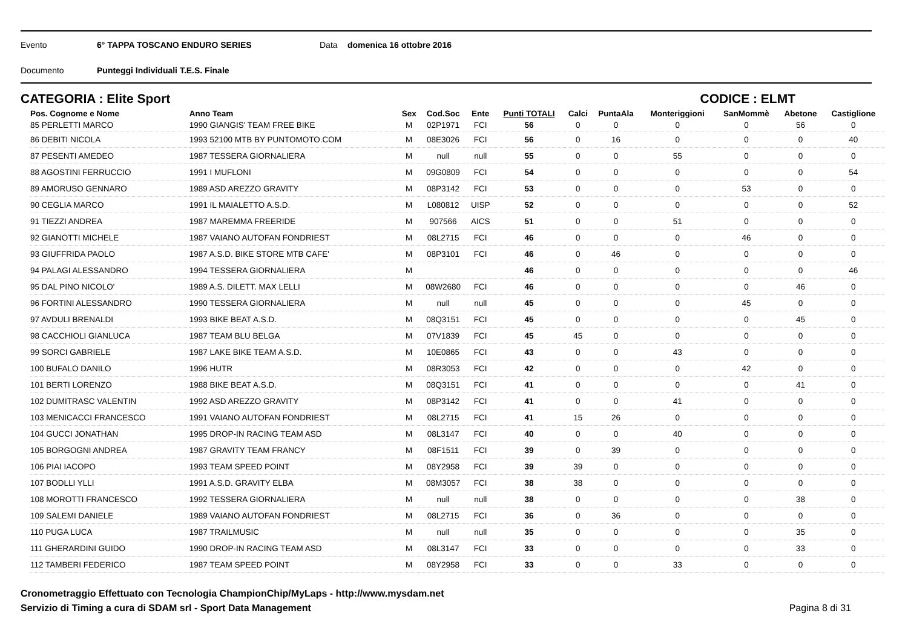Evento 6° TAPPA TOSCANO ENDURO SERIES Data domenica 16 ottobre 2016
Documento Punteggi Individuali T.E.S. Finale
CATEGORIA : Elite Sport CODICE : ELMT
| Pos. Cognome e Nome | Anno Team | Sex | Cod.Soc | Ente | Punti TOTALI | Calci | PuntaAla | Monteriggioni | SanMommè | Abetone | Castiglione |
| --- | --- | --- | --- | --- | --- | --- | --- | --- | --- | --- | --- |
| 85 PERLETTI MARCO | 1990 GIANGIS' TEAM FREE BIKE | M | 02P1971 | FCI | 56 | 0 | 0 | 0 | 0 | 56 | 0 |
| 86 DEBITI NICOLA | 1993 52100 MTB BY PUNTOMOTO.COM | M | 08E3026 | FCI | 56 | 0 | 16 | 0 | 0 | 0 | 40 |
| 87 PESENTI AMEDEO | 1987 TESSERA GIORNALIERA | M | null | null | 55 | 0 | 0 | 55 | 0 | 0 | 0 |
| 88 AGOSTINI FERRUCCIO | 1991 I MUFLONI | M | 09G0809 | FCI | 54 | 0 | 0 | 0 | 0 | 0 | 54 |
| 89 AMORUSO GENNARO | 1989 ASD AREZZO GRAVITY | M | 08P3142 | FCI | 53 | 0 | 0 | 0 | 53 | 0 | 0 |
| 90 CEGLIA MARCO | 1991 IL MAIALETTO A.S.D. | M | L080812 | UISP | 52 | 0 | 0 | 0 | 0 | 0 | 52 |
| 91 TIEZZI ANDREA | 1987 MAREMMA FREERIDE | M | 907566 | AICS | 51 | 0 | 0 | 51 | 0 | 0 | 0 |
| 92 GIANOTTI MICHELE | 1987 VAIANO AUTOFAN FONDRIEST | M | 08L2715 | FCI | 46 | 0 | 0 | 0 | 46 | 0 | 0 |
| 93 GIUFFRIDA PAOLO | 1987 A.S.D. BIKE STORE MTB CAFE' | M | 08P3101 | FCI | 46 | 0 | 46 | 0 | 0 | 0 | 0 |
| 94 PALAGI ALESSANDRO | 1994 TESSERA GIORNALIERA | M | | | 46 | 0 | 0 | 0 | 0 | 0 | 46 |
| 95 DAL PINO NICOLO' | 1989 A.S. DILETT. MAX LELLI | M | 08W2680 | FCI | 46 | 0 | 0 | 0 | 0 | 46 | 0 |
| 96 FORTINI ALESSANDRO | 1990 TESSERA GIORNALIERA | M | null | null | 45 | 0 | 0 | 0 | 45 | 0 | 0 |
| 97 AVDULI BRENALDI | 1993 BIKE BEAT A.S.D. | M | 08Q3151 | FCI | 45 | 0 | 0 | 0 | 0 | 45 | 0 |
| 98 CACCHIOLI GIANLUCA | 1987 TEAM BLU BELGA | M | 07V1839 | FCI | 45 | 45 | 0 | 0 | 0 | 0 | 0 |
| 99 SORCI GABRIELE | 1987 LAKE BIKE TEAM A.S.D. | M | 10E0865 | FCI | 43 | 0 | 0 | 43 | 0 | 0 | 0 |
| 100 BUFALO DANILO | 1996 HUTR | M | 08R3053 | FCI | 42 | 0 | 0 | 0 | 42 | 0 | 0 |
| 101 BERTI LORENZO | 1988 BIKE BEAT A.S.D. | M | 08Q3151 | FCI | 41 | 0 | 0 | 0 | 0 | 41 | 0 |
| 102 DUMITRASC VALENTIN | 1992 ASD AREZZO GRAVITY | M | 08P3142 | FCI | 41 | 0 | 0 | 41 | 0 | 0 | 0 |
| 103 MENICACCI FRANCESCO | 1991 VAIANO AUTOFAN FONDRIEST | M | 08L2715 | FCI | 41 | 15 | 26 | 0 | 0 | 0 | 0 |
| 104 GUCCI JONATHAN | 1995 DROP-IN RACING TEAM ASD | M | 08L3147 | FCI | 40 | 0 | 0 | 40 | 0 | 0 | 0 |
| 105 BORGOGNI ANDREA | 1987 GRAVITY TEAM FRANCY | M | 08F1511 | FCI | 39 | 0 | 39 | 0 | 0 | 0 | 0 |
| 106 PIAI IACOPO | 1993 TEAM SPEED POINT | M | 08Y2958 | FCI | 39 | 39 | 0 | 0 | 0 | 0 | 0 |
| 107 BODLLI YLLI | 1991 A.S.D. GRAVITY ELBA | M | 08M3057 | FCI | 38 | 38 | 0 | 0 | 0 | 0 | 0 |
| 108 MOROTTI FRANCESCO | 1992 TESSERA GIORNALIERA | M | null | null | 38 | 0 | 0 | 0 | 0 | 38 | 0 |
| 109 SALEMI DANIELE | 1989 VAIANO AUTOFAN FONDRIEST | M | 08L2715 | FCI | 36 | 0 | 36 | 0 | 0 | 0 | 0 |
| 110 PUGA LUCA | 1987 TRAILMUSIC | M | null | null | 35 | 0 | 0 | 0 | 0 | 35 | 0 |
| 111 GHERARDINI GUIDO | 1990 DROP-IN RACING TEAM ASD | M | 08L3147 | FCI | 33 | 0 | 0 | 0 | 0 | 33 | 0 |
| 112 TAMBERI FEDERICO | 1987 TEAM SPEED POINT | M | 08Y2958 | FCI | 33 | 0 | 0 | 33 | 0 | 0 | 0 |
Cronometraggio Effettuato con Tecnologia ChampionChip/MyLaps - http://www.mysdam.net
Servizio di Timing a cura di SDAM srl - Sport Data Management
Pagina 8 di 31